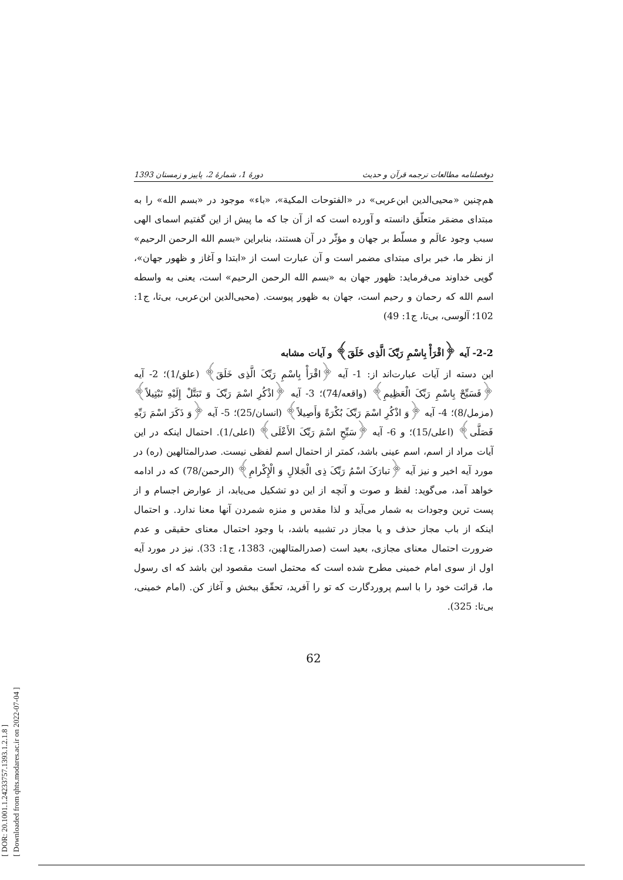[ DOR: 20.1001.1.24233757.1393.1.2.1.8 ]
[ Downloaded from qhts.modares.ac.ir on 2022-07-04 ]
دوفصلنامه مطالعات ترجمه قرآن و حدیث دورهٔ 1، شمارهٔ 2، پاییز و زمستان 1393
هم‌چنین «محیی‌الدین ابن‌عربی» در «الفتوحات المکیة»، «باء» موجود در «بسم الله» را به مبتدای مضمَر متعلّق دانسته و آورده است که از آن جا که ما پیش از این گفتیم اسمای الهی سبب وجود عالَم و مسلّط بر جهان و مؤثّر در آن هستند، بنابراین «بسم الله الرحمن الرحیم» از نظر ما، خبر برای مبتدای مضمر است و آن عبارت است از «ابتدا و آغاز و ظهور جهان»، گویی خداوند می‌فرماید: ظهور جهان به «بسم الله الرحمن الرحیم» است، یعنی به واسطه اسم الله که رحمان و رحیم است، جهان به ظهور پیوست. (محیی‌الدین ابن‌عربی، بی‌تا، ج1: 102؛ آلوسی، بی‌تا، ج1: 49)
2-2- آیه ﴿اقْرَأْ بِاسْمِ رَبِّکَ الَّذِی خَلَقَ﴾ و آیات مشابه
این دسته از آیات عبارت‌اند از: 1- آیه ﴿اقْرَأْ بِاسْمِ رَبِّکَ الَّذِی خَلَقَ﴾ (علق/1)؛ 2- آیه ﴿فَسَبِّحْ بِاسْمِ رَبِّکَ الْعَظِیمِ﴾ (واقعه/74)؛ 3- آیه ﴿اذْکُرِ اسْمَ رَبِّکَ وَ تَبَتَّلْ إِلَیْهِ تَبْتِیلاً﴾ (مزمل/8)؛ 4- آیه ﴿وَ اذْکُرِ اسْمَ رَبِّکَ بُکْرَةً وَأَصِیلاً﴾ (انسان/25)؛ 5- آیه ﴿وَ ذَکَرَ اسْمَ رَبِّهِ فَصَلَّی﴾ (اعلی/15)؛ و 6- آیه ﴿سَبِّحِ اسْمَ رَبِّکَ الأَعْلَی﴾ (اعلی/1). احتمال اینکه در این آیات مراد از اسم، اسم عینی باشد، کمتر از احتمال اسم لفظی نیست. صدرالمتالهین (ره) در مورد آیه اخیر و نیز آیه ﴿تبارَکَ اسْمُ رَبِّکَ ذِی الْجَلالِ وَ الْإِکْرامِ﴾ (الرحمن/78) که در ادامه خواهد آمد، می‌گوید: لفظ و صوت و آنچه از این دو تشکیل می‌یابد، از عوارض اجسام و از پست ترین وجودات به شمار می‌آید و لذا مقدس و منزه شمردن آنها معنا ندارد. و احتمال اینکه از باب مجاز حذف و یا مجاز در تشبیه باشد، با وجود احتمال معنای حقیقی و عدم ضرورت احتمال معنای مجازی، بعید است (صدرالمتالهین، 1383، ج1: 33). نیز در مورد آیه اول از سوی امام خمینی مطرح شده است که محتمل است مقصود این باشد که ای رسول ما، قرائت خود را با اسم پروردگارت که تو را آفرید، تحقّق ببخش و آغاز کن. (امام خمینی، بی‌تا: 325).
62